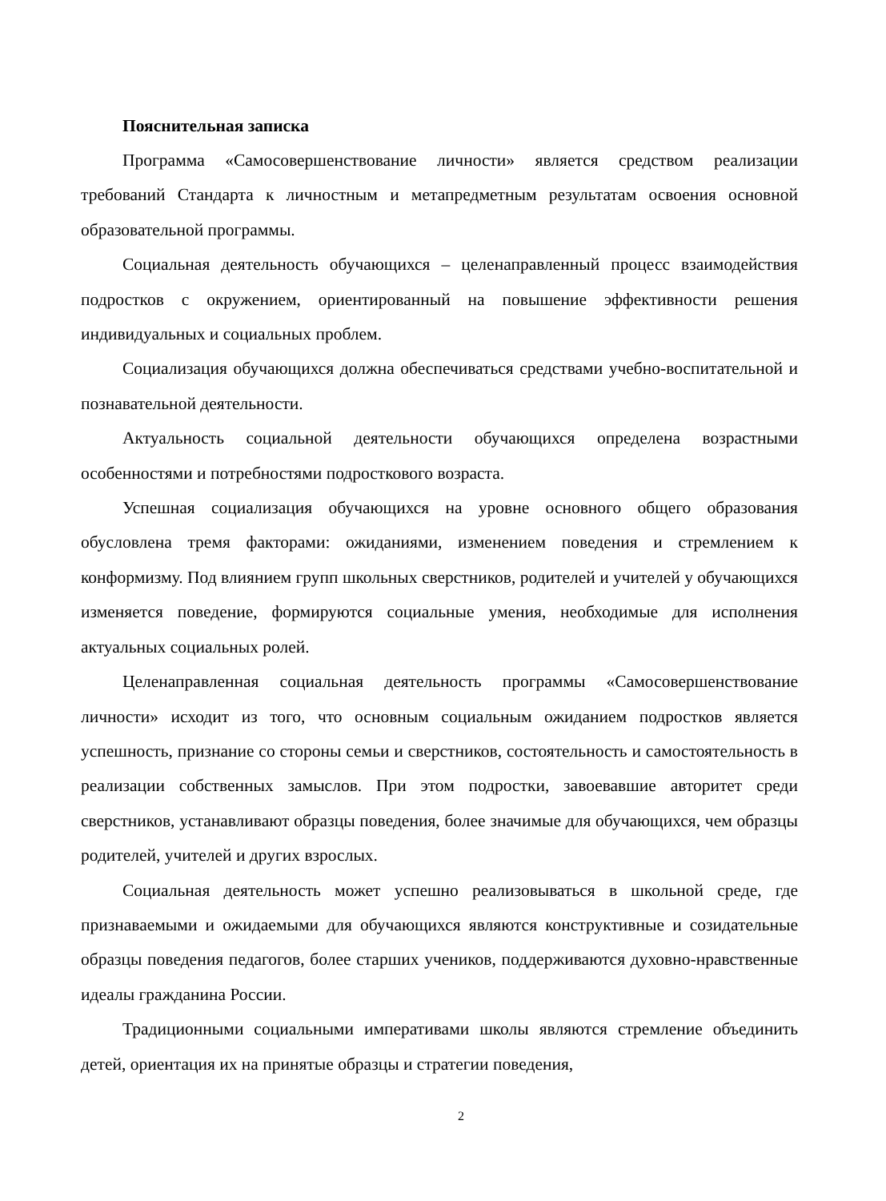Пояснительная записка
Программа «Самосовершенствование личности» является средством реализации требований Стандарта к личностным и метапредметным результатам освоения основной образовательной программы.
Социальная деятельность обучающихся – целенаправленный процесс взаимодействия подростков с окружением, ориентированный на повышение эффективности решения индивидуальных и социальных проблем.
Социализация обучающихся должна обеспечиваться средствами учебно-воспитательной и познавательной деятельности.
Актуальность социальной деятельности обучающихся определена возрастными особенностями и потребностями подросткового возраста.
Успешная социализация обучающихся на уровне основного общего образования обусловлена тремя факторами: ожиданиями, изменением поведения и стремлением к конформизму. Под влиянием групп школьных сверстников, родителей и учителей у обучающихся изменяется поведение, формируются социальные умения, необходимые для исполнения актуальных социальных ролей.
Целенаправленная социальная деятельность программы «Самосовершенствование личности» исходит из того, что основным социальным ожиданием подростков является успешность, признание со стороны семьи и сверстников, состоятельность и самостоятельность в реализации собственных замыслов. При этом подростки, завоевавшие авторитет среди сверстников, устанавливают образцы поведения, более значимые для обучающихся, чем образцы родителей, учителей и других взрослых.
Социальная деятельность может успешно реализовываться в школьной среде, где признаваемыми и ожидаемыми для обучающихся являются конструктивные и созидательные образцы поведения педагогов, более старших учеников, поддерживаются духовно-нравственные идеалы гражданина России.
Традиционными социальными императивами школы являются стремление объединить детей, ориентация их на принятые образцы и стратегии поведения,
2